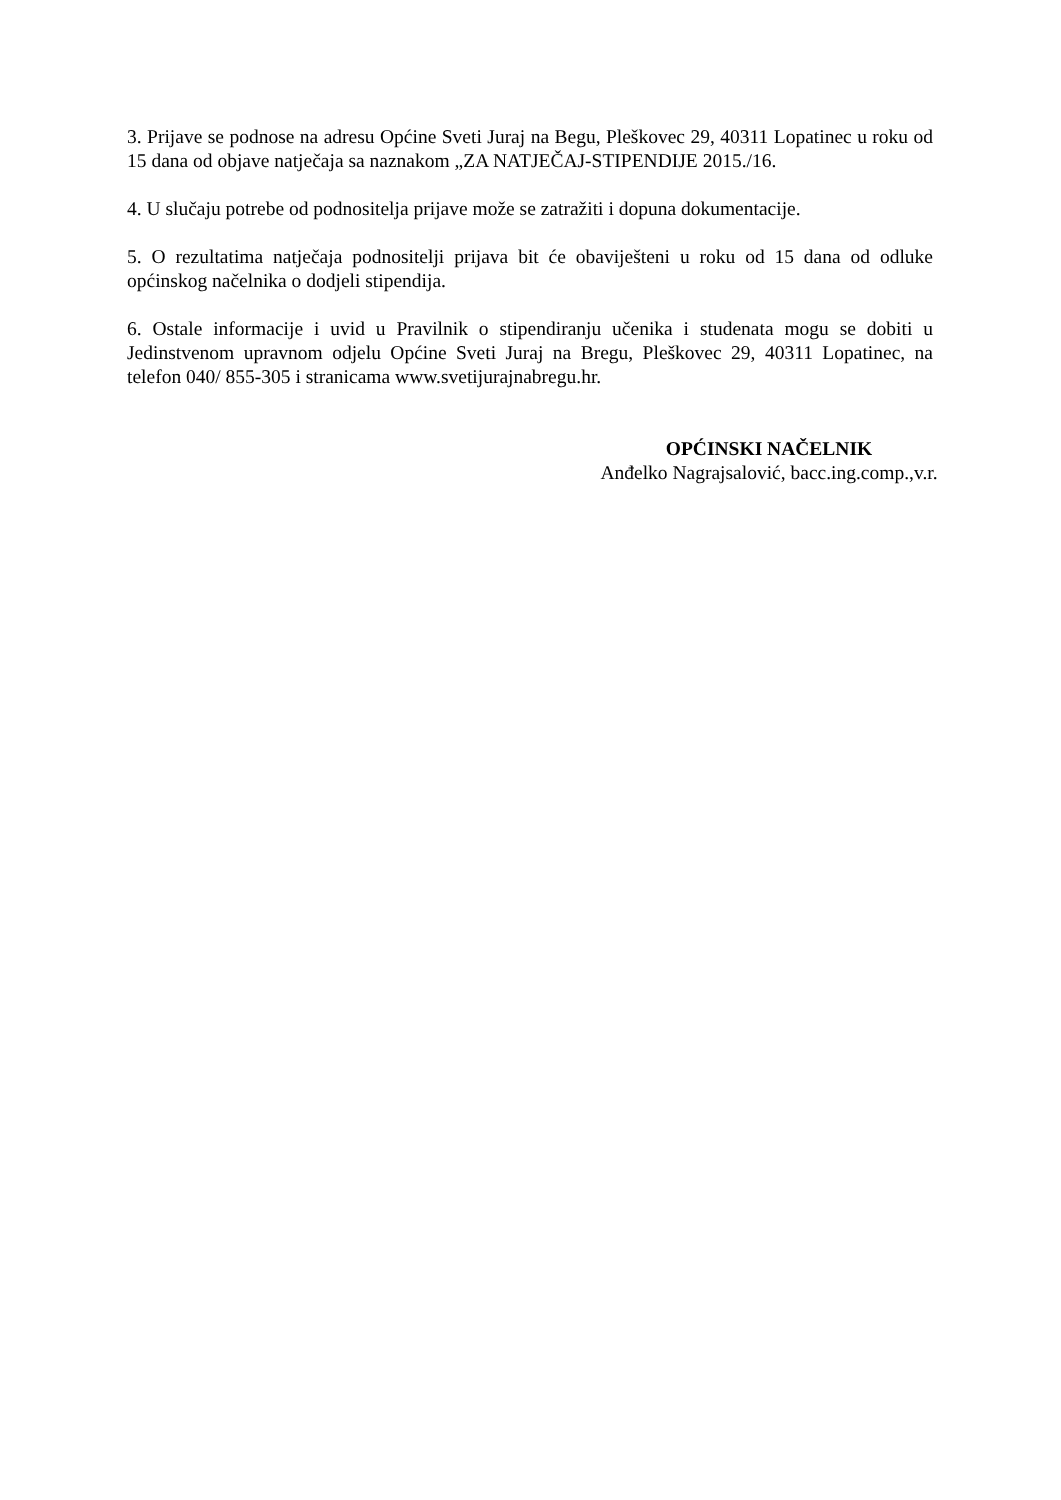3. Prijave se podnose na adresu Općine Sveti Juraj na Begu, Pleškovec 29, 40311 Lopatinec u roku od 15 dana od objave natječaja sa naznakom „ZA NATJEČAJ-STIPENDIJE 2015./16.
4. U slučaju potrebe od podnositelja prijave može se zatražiti i dopuna dokumentacije.
5. O rezultatima natječaja podnositelji prijava bit će obaviješteni u roku od 15 dana od odluke općinskog načelnika o dodjeli stipendija.
6. Ostale informacije i uvid u Pravilnik o stipendiranju učenika i studenata mogu se dobiti u Jedinstvenom upravnom odjelu Općine Sveti Juraj na Bregu, Pleškovec 29, 40311 Lopatinec, na telefon 040/ 855-305 i stranicama www.svetijurajnabregu.hr.
OPĆINSKI NAČELNIK
Anđelko Nagrajsalović, bacc.ing.comp.,v.r.